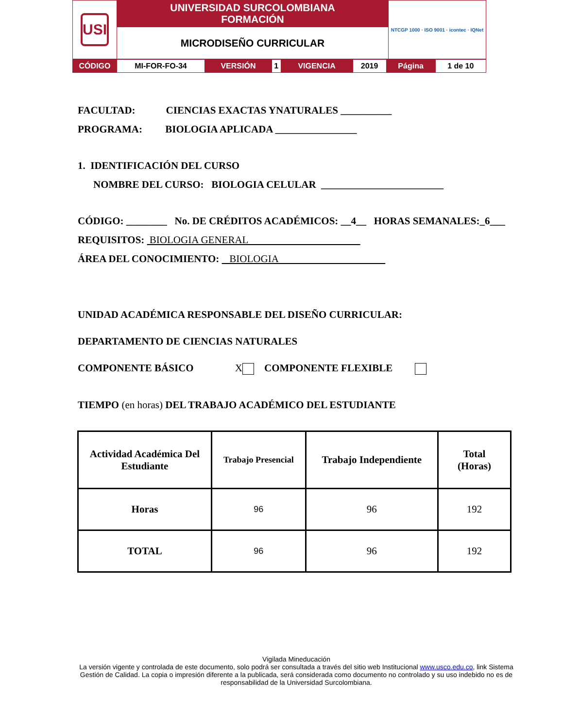| USI | UNIVERSIDAD SURCOLOMBIANA FORMACIÓN | NTCGP 1000 · ISO 9001 · icontec · IQNet |
| | MICRODISEÑO CURRICULAR | |
| CÓDIGO | MI-FOR-FO-34 | VERSIÓN | 1 | VIGENCIA | 2019 | Página | 1 de 10 |
FACULTAD: CIENCIAS EXACTAS YNATURALES __________
PROGRAMA: BIOLOGIA APLICADA ________________
1. IDENTIFICACIÓN DEL CURSO
NOMBRE DEL CURSO: BIOLOGIA CELULAR ________________________
CÓDIGO: ________ No. DE CRÉDITOS ACADÉMICOS: __4__ HORAS SEMANALES:_6___
REQUISITOS: BIOLOGIA GENERAL
ÁREA DEL CONOCIMIENTO: BIOLOGIA
UNIDAD ACADÉMICA RESPONSABLE DEL DISEÑO CURRICULAR:
DEPARTAMENTO DE CIENCIAS NATURALES
COMPONENTE BÁSICO X COMPONENTE FLEXIBLE
TIEMPO (en horas) DEL TRABAJO ACADÉMICO DEL ESTUDIANTE
| Actividad Académica Del Estudiante | Trabajo Presencial | Trabajo Independiente | Total (Horas) |
| --- | --- | --- | --- |
| Horas | 96 | 96 | 192 |
| TOTAL | 96 | 96 | 192 |
Vigilada Mineducación
La versión vigente y controlada de este documento, solo podrá ser consultada a través del sitio web Institucional www.usco.edu.co, link Sistema Gestión de Calidad. La copia o impresión diferente a la publicada, será considerada como documento no controlado y su uso indebido no es de responsabilidad de la Universidad Surcolombiana.